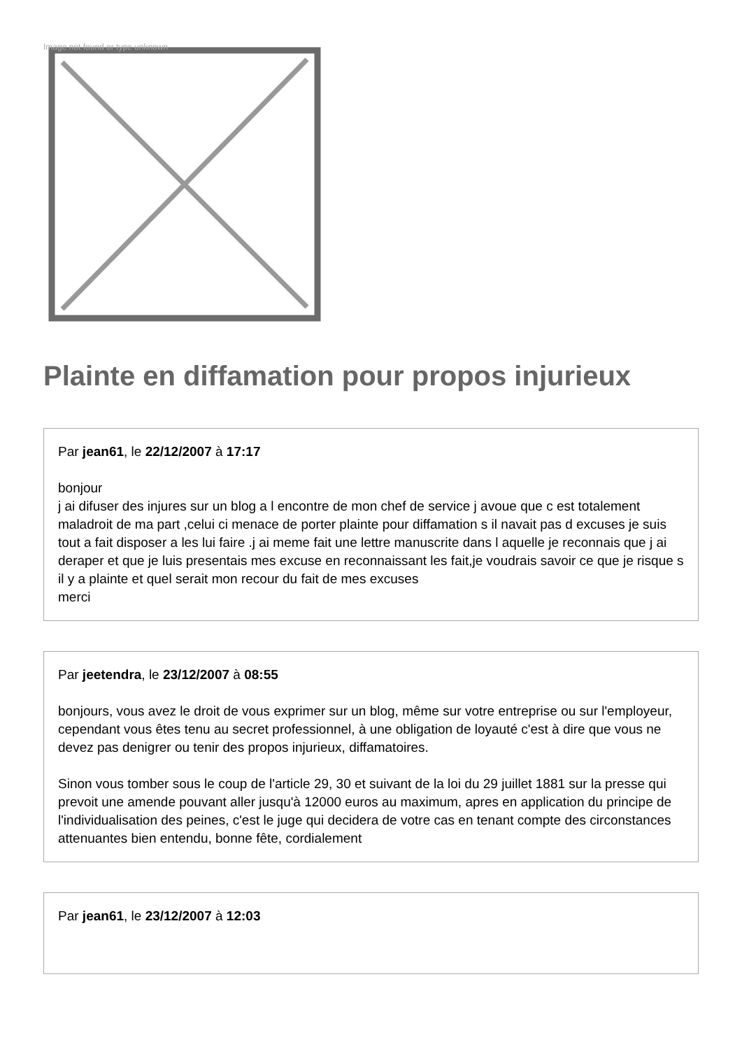Image not found or type unknown
Plainte en diffamation pour propos injurieux
Par jean61, le 22/12/2007 à 17:17
bonjour
j ai difuser des injures sur un blog a l encontre de mon chef de service j avoue que c est totalement maladroit de ma part ,celui ci menace de porter plainte pour diffamation s il navait pas d excuses je suis tout a fait disposer a les lui faire .j ai meme fait une lettre manuscrite dans l aquelle je reconnais que j ai deraper et que je luis presentais mes excuse en reconnaissant les fait,je voudrais savoir ce que je risque s il y a plainte et quel serait mon recour du fait de mes excuses
merci
Par jeetendra, le 23/12/2007 à 08:55
bonjours, vous avez le droit de vous exprimer sur un blog, même sur votre entreprise ou sur l'employeur, cependant vous êtes tenu au secret professionnel, à une obligation de loyauté c'est à dire que vous ne devez pas denigrer ou tenir des propos injurieux, diffamatoires.
Sinon vous tomber sous le coup de l'article 29, 30 et suivant de la loi du 29 juillet 1881 sur la presse qui prevoit une amende pouvant aller jusqu'à 12000 euros au maximum, apres en application du principe de l'individualisation des peines, c'est le juge qui decidera de votre cas en tenant compte des circonstances attenuantes bien entendu, bonne fête, cordialement
Par jean61, le 23/12/2007 à 12:03